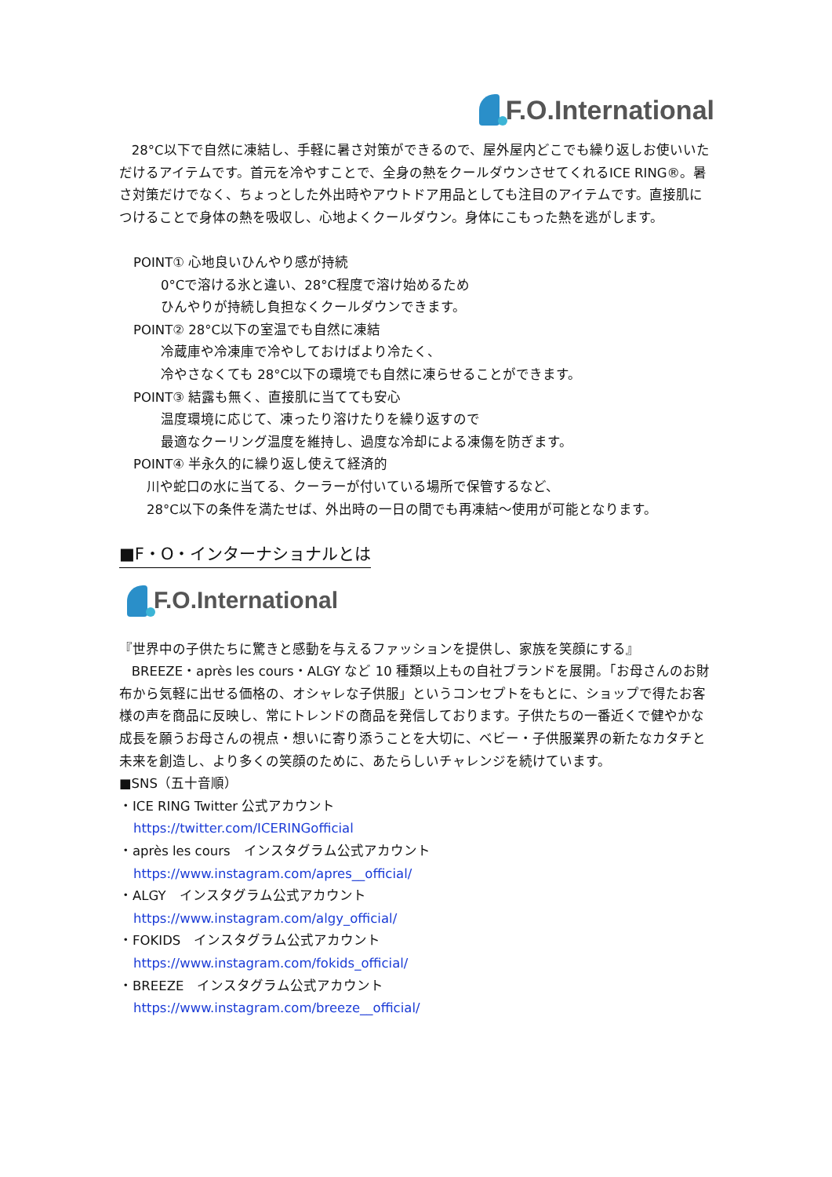F.O.International
28°C以下で自然に凍結し、手軽に暑さ対策ができるので、屋外屋内どこでも繰り返しお使いいただけるアイテムです。首元を冷やすことで、全身の熱をクールダウンさせてくれるICE RING®。暑さ対策だけでなく、ちょっとした外出時やアウトドア用品としても注目のアイテムです。直接肌につけることで身体の熱を吸収し、心地よくクールダウン。身体にこもった熱を逃がします。
POINT① 心地良いひんやり感が持続
0°Cで溶ける氷と違い、28°C程度で溶け始めるため
ひんやりが持続し負担なくクールダウンできます。
POINT② 28°C以下の室温でも自然に凍結
冷蔵庫や冷凍庫で冷やしておけばより冷たく、
冷やさなくても 28°C以下の環境でも自然に凍らせることができます。
POINT③ 結露も無く、直接肌に当てても安心
温度環境に応じて、凍ったり溶けたりを繰り返すので
最適なクーリング温度を維持し、過度な冷却による凍傷を防ぎます。
POINT④ 半永久的に繰り返し使えて経済的
川や蛇口の水に当てる、クーラーが付いている場所で保管するなど、
28°C以下の条件を満たせば、外出時の一日の間でも再凍結～使用が可能となります。
■F・O・インターナショナルとは
F.O.International
『世界中の子供たちに驚きと感動を与えるファッションを提供し、家族を笑顔にする』
BREEZE・après les cours・ALGY など 10 種類以上もの自社ブランドを展開。「お母さんのお財布から気軽に出せる価格の、オシャレな子供服」というコンセプトをもとに、ショップで得たお客様の声を商品に反映し、常にトレンドの商品を発信しております。子供たちの一番近くで健やかな成長を願うお母さんの視点・想いに寄り添うことを大切に、ベビー・子供服業界の新たなカタチと未来を創造し、より多くの笑顔のために、あたらしいチャレンジを続けています。
■SNS（五十音順）
・ICE RING Twitter 公式アカウント
https://twitter.com/ICERINGofficial
・après les cours　インスタグラム公式アカウント
https://www.instagram.com/apres__official/
・ALGY　インスタグラム公式アカウント
https://www.instagram.com/algy_official/
・FOKIDS　インスタグラム公式アカウント
https://www.instagram.com/fokids_official/
・BREEZE　インスタグラム公式アカウント
https://www.instagram.com/breeze__official/